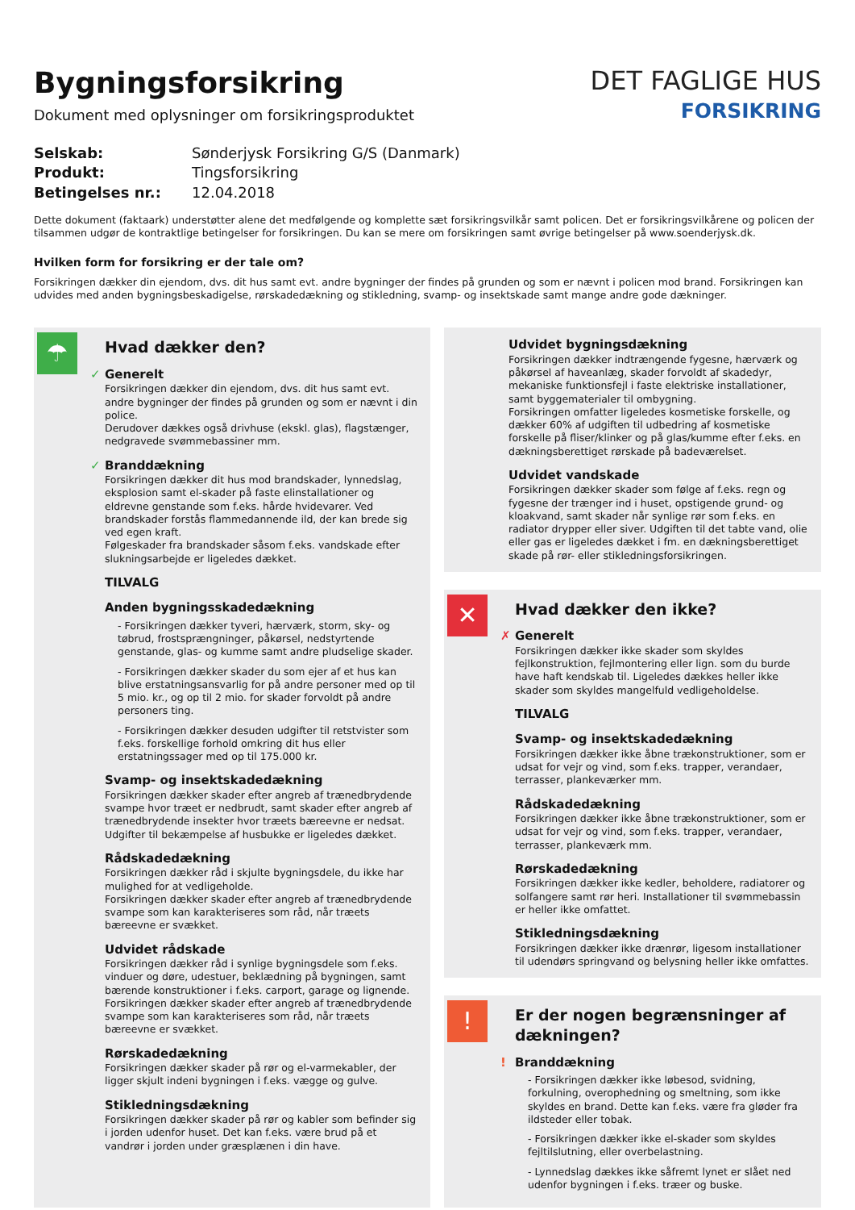Bygningsforsikring
Dokument med oplysninger om forsikringsproduktet
DET FAGLIGE HUS
FORSIKRING
Selskab: Sønderjysk Forsikring G/S (Danmark) Produkt: Tingsforsikring Betingelses nr.: 12.04.2018
Dette dokument (faktaark) understøtter alene det medfølgende og komplette sæt forsikringsvilkår samt policen. Det er forsikringsvilkårene og policen der tilsammen udgør de kontraktlige betingelser for forsikringen. Du kan se mere om forsikringen samt øvrige betingelser på www.soenderjysk.dk.
Hvilken form for forsikring er der tale om?
Forsikringen dækker din ejendom, dvs. dit hus samt evt. andre bygninger der findes på grunden og som er nævnt i policen mod brand. Forsikringen kan udvides med anden bygningsbeskadigelse, rørskadedækning og stikledning, svamp- og insektskade samt mange andre gode dækninger.
☂
Hvad dækker den?
✓ Generelt
Forsikringen dækker din ejendom, dvs. dit hus samt evt. andre bygninger der findes på grunden og som er nævnt i din police.
Derudover dækkes også drivhuse (ekskl. glas), flagstænger, nedgravede svømmebassiner mm.
✓ Branddækning
Forsikringen dækker dit hus mod brandskader, lynnedslag, eksplosion samt el-skader på faste elinstallationer og eldrevne genstande som f.eks. hårde hvidevarer. Ved brandskader forstås flammedannende ild, der kan brede sig ved egen kraft.
Følgeskader fra brandskader såsom f.eks. vandskade efter slukningsarbejde er ligeledes dækket.
TILVALG
Anden bygningsskadedækning
- Forsikringen dækker tyveri, hærværk, storm, sky- og tøbrud, frostsprængninger, påkørsel, nedstyrtende genstande, glas- og kumme samt andre pludselige skader.
- Forsikringen dækker skader du som ejer af et hus kan blive erstatningsansvarlig for på andre personer med op til 5 mio. kr., og op til 2 mio. for skader forvoldt på andre personers ting.
- Forsikringen dækker desuden udgifter til retstvister som f.eks. forskellige forhold omkring dit hus eller erstatningssager med op til 175.000 kr.
Svamp- og insektskadedækning
Forsikringen dækker skader efter angreb af trænedbrydende svampe hvor træet er nedbrudt, samt skader efter angreb af trænedbrydende insekter hvor træets bæreevne er nedsat. Udgifter til bekæmpelse af husbukke er ligeledes dækket.
Rådskadedækning
Forsikringen dækker råd i skjulte bygningsdele, du ikke har mulighed for at vedligeholde.
Forsikringen dækker skader efter angreb af trænedbrydende svampe som kan karakteriseres som råd, når træets bæreevne er svækket.
Udvidet rådskade
Forsikringen dækker råd i synlige bygningsdele som f.eks. vinduer og døre, udestuer, beklædning på bygningen, samt bærende konstruktioner i f.eks. carport, garage og lignende. Forsikringen dækker skader efter angreb af trænedbrydende svampe som kan karakteriseres som råd, når træets bæreevne er svækket.
Rørskadedækning
Forsikringen dækker skader på rør og el-varmekabler, der ligger skjult indeni bygningen i f.eks. vægge og gulve.
Stikledningsdækning
Forsikringen dækker skader på rør og kabler som befinder sig i jorden udenfor huset. Det kan f.eks. være brud på et vandrør i jorden under græsplænen i din have.
Udvidet bygningsdækning
Forsikringen dækker indtrængende fygesne, hærværk og påkørsel af haveanlæg, skader forvoldt af skadedyr, mekaniske funktionsfejl i faste elektriske installationer, samt byggematerialer til ombygning.
Forsikringen omfatter ligeledes kosmetiske forskelle, og dækker 60% af udgiften til udbedring af kosmetiske forskelle på fliser/klinker og på glas/kumme efter f.eks. en dækningsberettiget rørskade på badeværelset.
Udvidet vandskade
Forsikringen dækker skader som følge af f.eks. regn og fygesne der trænger ind i huset, opstigende grund- og kloakvand, samt skader når synlige rør som f.eks. en radiator drypper eller siver. Udgiften til det tabte vand, olie eller gas er ligeledes dækket i fm. en dækningsberettiget skade på rør- eller stikledningsforsikringen.
✕
Hvad dækker den ikke?
✗ Generelt
Forsikringen dækker ikke skader som skyldes fejlkonstruktion, fejlmontering eller lign. som du burde have haft kendskab til. Ligeledes dækkes heller ikke skader som skyldes mangelfuld vedligeholdelse.
TILVALG
Svamp- og insektskadedækning
Forsikringen dækker ikke åbne trækonstruktioner, som er udsat for vejr og vind, som f.eks. trapper, verandaer, terrasser, plankeværker mm.
Rådskadedækning
Forsikringen dækker ikke åbne trækonstruktioner, som er udsat for vejr og vind, som f.eks. trapper, verandaer, terrasser, plankeværk mm.
Rørskadedækning
Forsikringen dækker ikke kedler, beholdere, radiatorer og solfangere samt rør heri. Installationer til svømmebassin er heller ikke omfattet.
Stikledningsdækning
Forsikringen dækker ikke drænrør, ligesom installationer til udendørs springvand og belysning heller ikke omfattes.
!
Er der nogen begrænsninger af dækningen?
! Branddækning
- Forsikringen dækker ikke løbesod, svidning, forkulning, overophedning og smeltning, som ikke skyldes en brand. Dette kan f.eks. være fra gløder fra ildsteder eller tobak.
- Forsikringen dækker ikke el-skader som skyldes fejltilslutning, eller overbelastning.
- Lynnedslag dækkes ikke såfremt lynet er slået ned udenfor bygningen i f.eks. træer og buske.